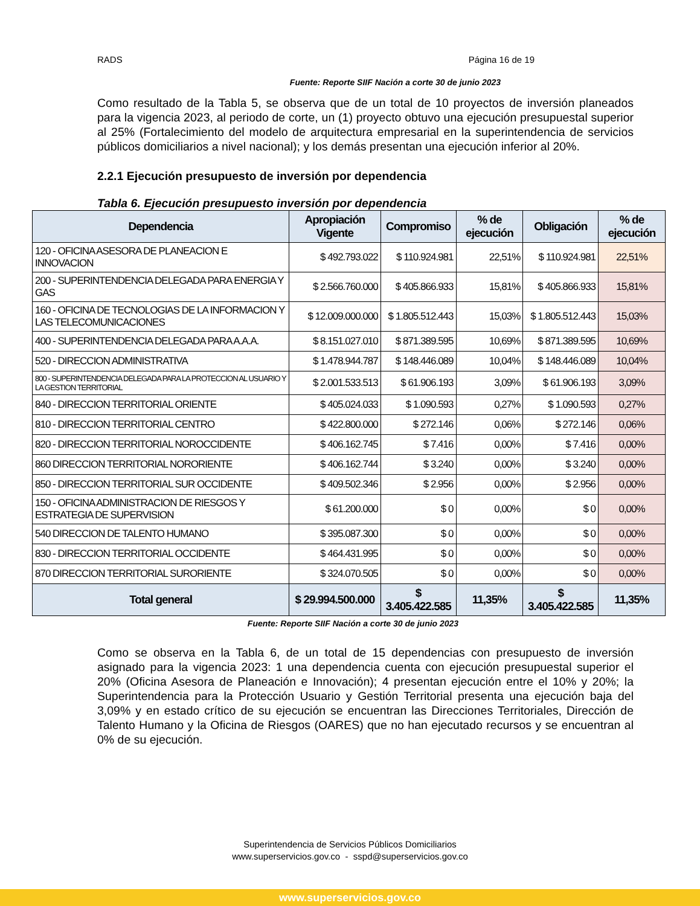RADS Página 16 de 19
Fuente: Reporte SIIF Nación a corte 30 de junio 2023
Como resultado de la Tabla 5, se observa que de un total de 10 proyectos de inversión planeados para la vigencia 2023, al periodo de corte, un (1) proyecto obtuvo una ejecución presupuestal superior al 25% (Fortalecimiento del modelo de arquitectura empresarial en la superintendencia de servicios públicos domiciliarios a nivel nacional); y los demás presentan una ejecución inferior al 20%.
2.2.1 Ejecución presupuesto de inversión por dependencia
Tabla 6. Ejecución presupuesto inversión por dependencia
| Dependencia | Apropiación Vigente | Compromiso | % de ejecución | Obligación | % de ejecución |
| --- | --- | --- | --- | --- | --- |
| 120 - OFICINA ASESORA DE PLANEACION E INNOVACION | $ 492.793.022 | $ 110.924.981 | 22,51% | $ 110.924.981 | 22,51% |
| 200 - SUPERINTENDENCIA DELEGADA PARA ENERGIA Y GAS | $ 2.566.760.000 | $ 405.866.933 | 15,81% | $ 405.866.933 | 15,81% |
| 160 - OFICINA DE TECNOLOGIAS DE LA INFORMACION Y LAS TELECOMUNICACIONES | $ 12.009.000.000 | $ 1.805.512.443 | 15,03% | $ 1.805.512.443 | 15,03% |
| 400 - SUPERINTENDENCIA DELEGADA PARA A.A.A. | $ 8.151.027.010 | $ 871.389.595 | 10,69% | $ 871.389.595 | 10,69% |
| 520 - DIRECCION ADMINISTRATIVA | $ 1.478.944.787 | $ 148.446.089 | 10,04% | $ 148.446.089 | 10,04% |
| 800 - SUPERINTENDENCIA DELEGADA PARA LA PROTECCION AL USUARIO Y LA GESTION TERRITORIAL | $ 2.001.533.513 | $ 61.906.193 | 3,09% | $ 61.906.193 | 3,09% |
| 840 - DIRECCION TERRITORIAL ORIENTE | $ 405.024.033 | $ 1.090.593 | 0,27% | $ 1.090.593 | 0,27% |
| 810 - DIRECCION TERRITORIAL CENTRO | $ 422.800.000 | $ 272.146 | 0,06% | $ 272.146 | 0,06% |
| 820 - DIRECCION TERRITORIAL NOROCCIDENTE | $ 406.162.745 | $ 7.416 | 0,00% | $ 7.416 | 0,00% |
| 860 DIRECCION TERRITORIAL NORORIENTE | $ 406.162.744 | $ 3.240 | 0,00% | $ 3.240 | 0,00% |
| 850 - DIRECCION TERRITORIAL SUR OCCIDENTE | $ 409.502.346 | $ 2.956 | 0,00% | $ 2.956 | 0,00% |
| 150 - OFICINA ADMINISTRACION DE RIESGOS Y ESTRATEGIA DE SUPERVISION | $ 61.200.000 | $ 0 | 0,00% | $ 0 | 0,00% |
| 540 DIRECCION DE TALENTO HUMANO | $ 395.087.300 | $ 0 | 0,00% | $ 0 | 0,00% |
| 830 - DIRECCION TERRITORIAL OCCIDENTE | $ 464.431.995 | $ 0 | 0,00% | $ 0 | 0,00% |
| 870 DIRECCION TERRITORIAL SURORIENTE | $ 324.070.505 | $ 0 | 0,00% | $ 0 | 0,00% |
| Total general | $ 29.994.500.000 | $ 3.405.422.585 | 11,35% | $ 3.405.422.585 | 11,35% |
Fuente: Reporte SIIF Nación a corte 30 de junio 2023
Como se observa en la Tabla 6, de un total de 15 dependencias con presupuesto de inversión asignado para la vigencia 2023: 1 una dependencia cuenta con ejecución presupuestal superior el 20% (Oficina Asesora de Planeación e Innovación); 4 presentan ejecución entre el 10% y 20%; la Superintendencia para la Protección Usuario y Gestión Territorial presenta una ejecución baja del 3,09% y en estado crítico de su ejecución se encuentran las Direcciones Territoriales, Dirección de Talento Humano y la Oficina de Riesgos (OARES) que no han ejecutado recursos y se encuentran al 0% de su ejecución.
Superintendencia de Servicios Públicos Domiciliarios
www.superservicios.gov.co - sspd@superservicios.gov.co
www.superservicios.gov.co